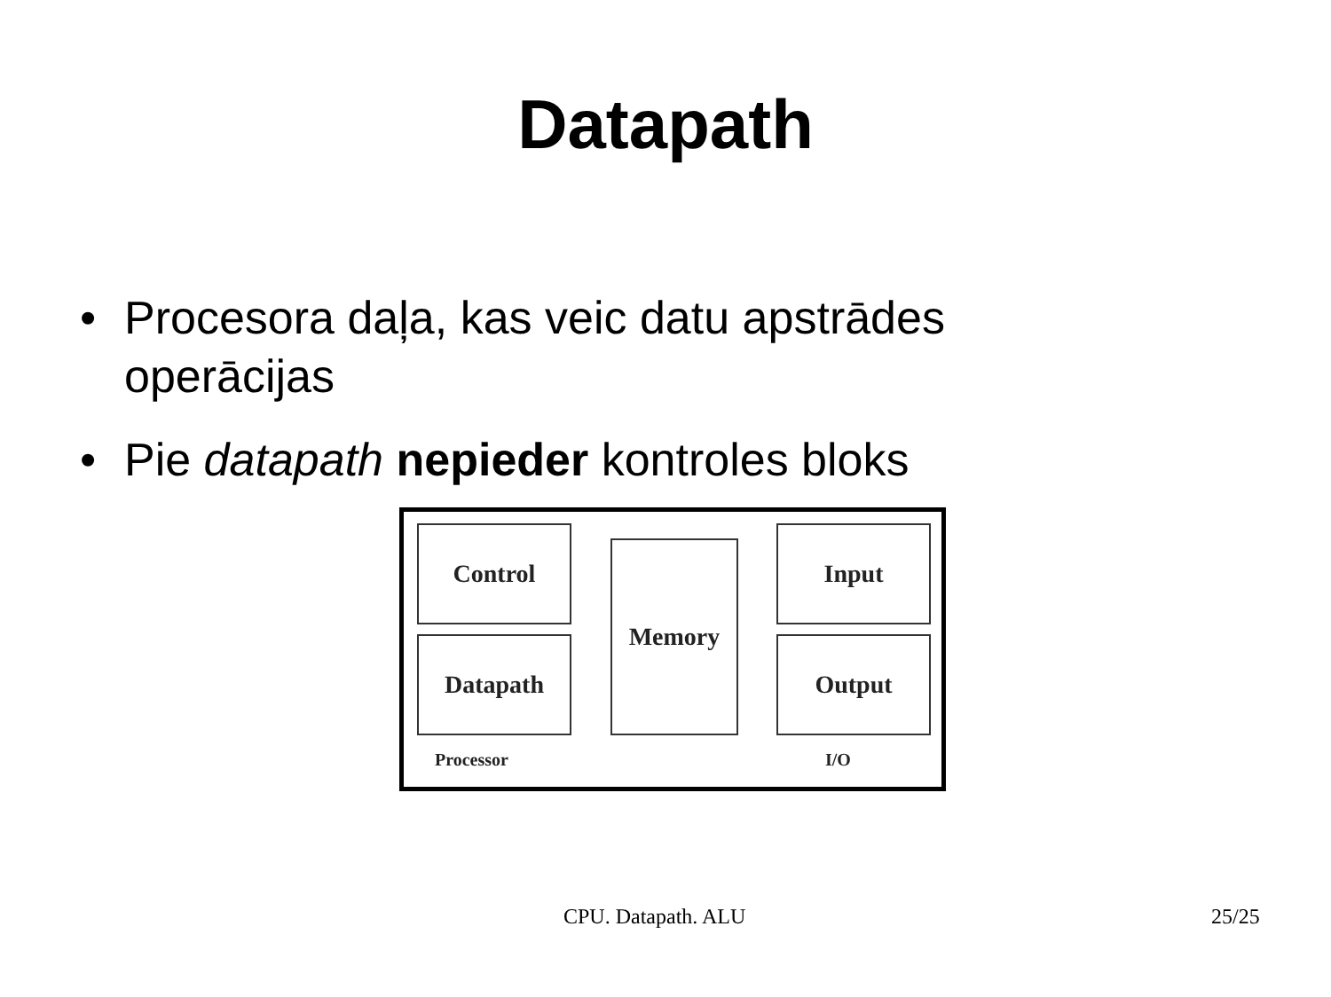Datapath
• Procesora daļa, kas veic datu apstrādes operācijas
• Pie datapath nepieder kontroles bloks
Control
Datapath
Memory
Input
Output
Processor I/O
CPU. Datapath. ALU 25/25